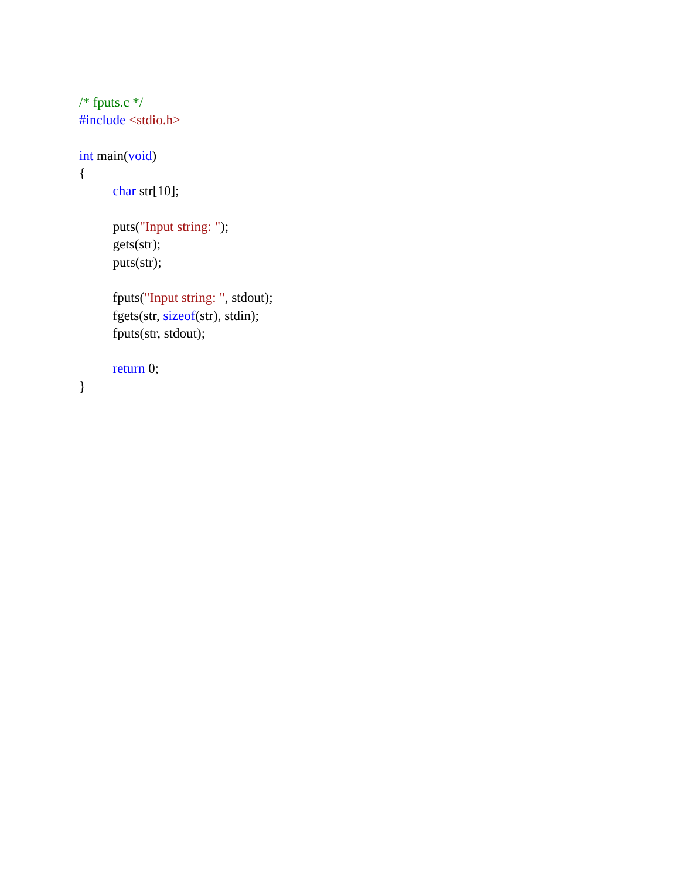/* fputs.c */ #include <stdio.h> int main(void) { char str[10]; puts("Input string: "); gets(str); puts(str); fputs("Input string: ", stdout); fgets(str, sizeof(str), stdin); fputs(str, stdout); return 0; }